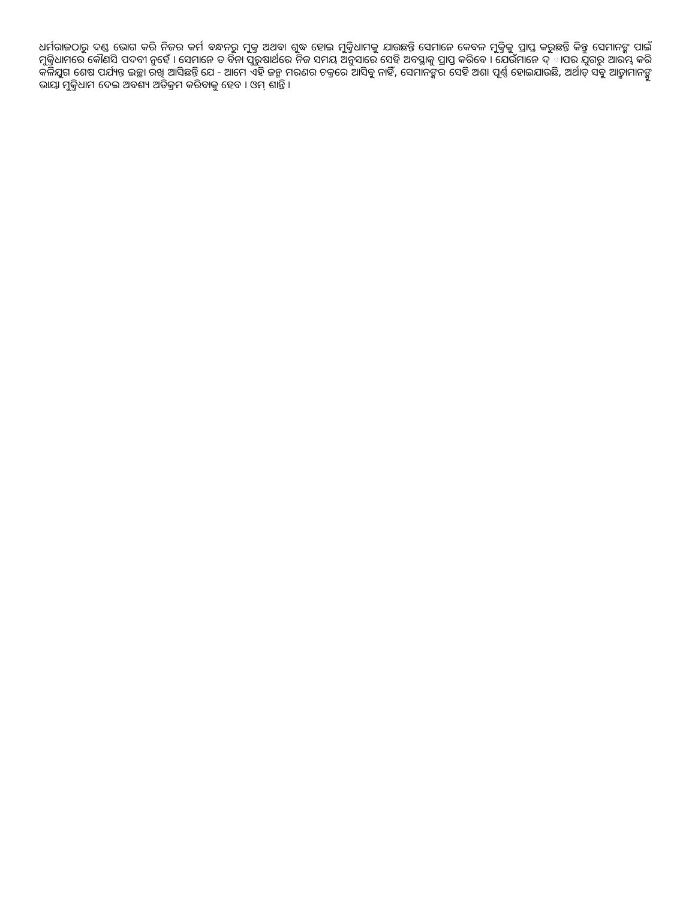ଧର୍ମରାଜଠାରୁ ଦଣ୍ଡ ଭୋଗ କରି ନିଜର କର୍ମ ବନ୍ଧନରୁ ମୁକ୍ତ ଅଥବା ଶୁଦ୍ଧ ହୋଇ ମୁକ୍ତିଧାମକୁ ଯାଉଛନ୍ତି ସେମାନେ କେବଳ ମୁକ୍ତିକୁ ପ୍ରାପ୍ତ କରୁଛନ୍ତି କିନ୍ତୁ ସେମାନଙ୍କ ପାଇଁ ମୁକ୍ତିଧାମରେ କୌଣସି ପଦବୀ ନୁହେଁ । ସେମାନେ ତ ବିନା ପୁରୁଷାର୍ଥରେ ନିଜ ସମୟ ଅନୁସାରେ ସେହି ଅବସ୍ଥାକୁ ପ୍ରାପ୍ତ କରିବେ । ଯେଉଁମାନେ ଦ୍ ାପର ଯୁଗରୁ ଆରମ୍ଭ କରି କଳିଯୁଗ ଶେଷ ପର୍ଯ୍ୟନ୍ତ ଇଚ୍ଛା ରଖି ଆସିଛନ୍ତି ଯେ - ଆମେ ଏହି ଜନ୍ମ ମରଣର ଚକ୍ରରେ ଆସିବୁ ନାହିଁ, ସେମାନଙ୍କର ସେହି ଅଶା ପୂର୍ଣ୍ଣ ହୋଇଯାଉଛି, ଅର୍ଥାତ୍ ସବୁ ଆତ୍ମାମାନଙ୍କୁ ଭାୟା ମୁକ୍ତିଧାମ ଦେଇ ଅବଶ୍ୟ ଅତିକ୍ରମ କରିବାକୁ ହେବ । ଓମ୍ ଶାନ୍ତି ।